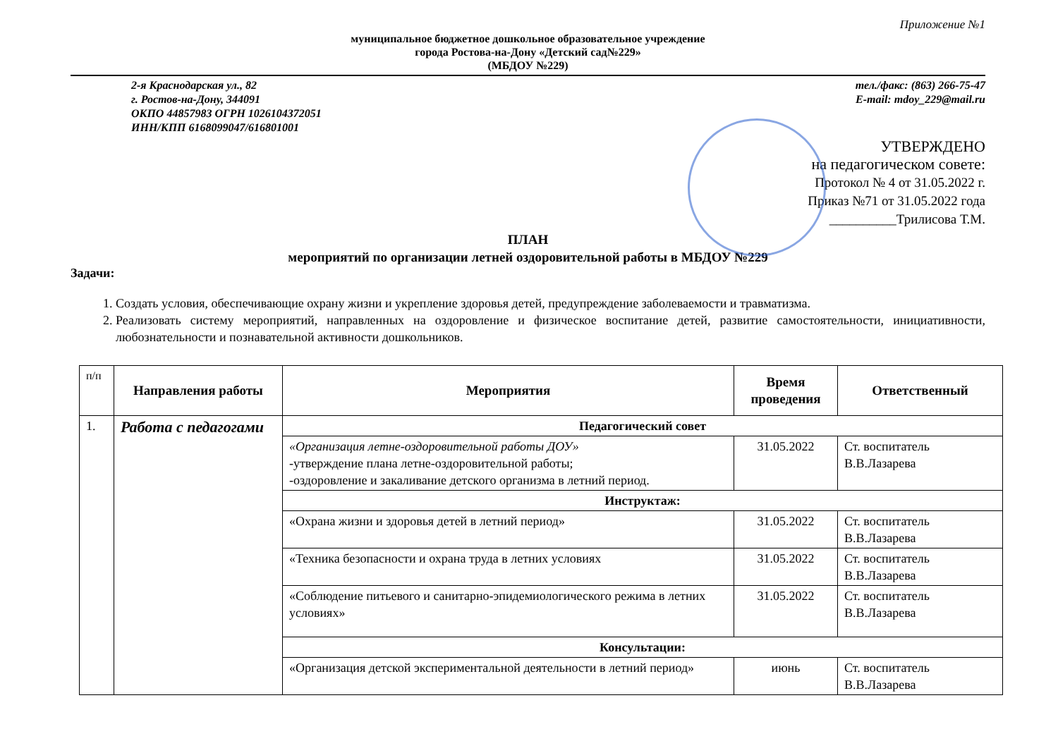Приложение №1
муниципальное бюджетное дошкольное образовательное учреждение
города Ростова-на-Дону «Детский сад№229»
(МБДОУ №229)
2-я Краснодарская ул., 82
г. Ростов-на-Дону, 344091
ОКПО 44857983 ОГРН 1026104372051
ИНН/КПП 6168099047/616801001
тел./факс: (863) 266-75-47
E-mail: mdoy_229@mail.ru
УТВЕРЖДЕНО
на педагогическом совете:
Протокол № 4 от 31.05.2022 г.
Приказ №71 от 31.05.2022 года
__________Трилисова Т.М.
ПЛАН
мероприятий по организации летней оздоровительной работы в МБДОУ №229
Задачи:
1. Создать условия, обеспечивающие охрану жизни и укрепление здоровья детей, предупреждение заболеваемости и травматизма.
2. Реализовать систему мероприятий, направленных на оздоровление и физическое воспитание детей, развитие самостоятельности, инициативности, любознательности и познавательной активности дошкольников.
| п/п | Направления работы | Мероприятия | Время проведения | Ответственный |
| 1. | Работа с педагогами | Педагогический совет | | |
| | | «Организация летне-оздоровительной работы ДОУ» -утверждение плана летне-оздоровительной работы; -оздоровление и закаливание детского организма в летний период. | 31.05.2022 | Ст. воспитатель В.В.Лазарева |
| | | Инструктаж: | | |
| | | «Охрана жизни и здоровья детей в летний период» | 31.05.2022 | Ст. воспитатель В.В.Лазарева |
| | | «Техника безопасности и охрана труда в летних условиях | 31.05.2022 | Ст. воспитатель В.В.Лазарева |
| | | «Соблюдение питьевого и санитарно-эпидемиологического режима в летних условиях» | 31.05.2022 | Ст. воспитатель В.В.Лазарева |
| | | Консультации: | | |
| | | «Организация детской экспериментальной деятельности в летний период» | июнь | Ст. воспитатель В.В.Лазарева |